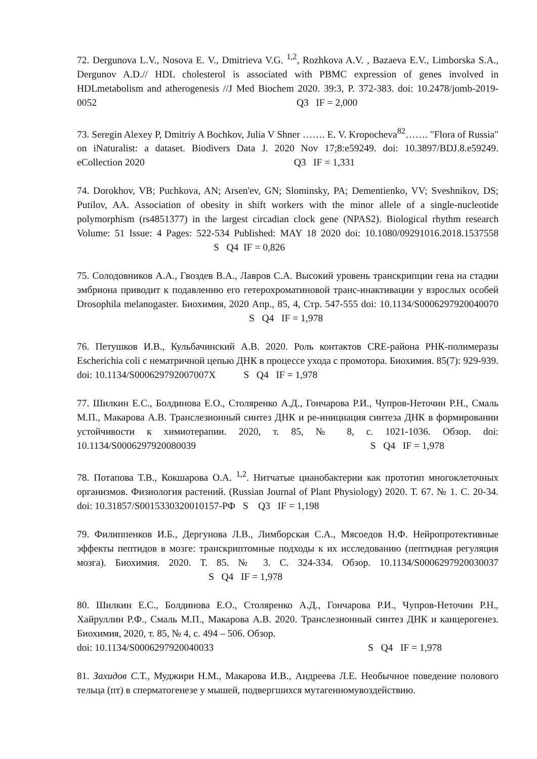72. Dergunova L.V., Nosova E. V., Dmitrieva V.G. <sup>1,2</sup>, Rozhkova A.V. , Bazaeva E.V., Limborska S.A., Dergunov A.D.// HDL cholesterol is associated with PBMC expression of genes involved in HDLmetabolism and atherogenesis //J Med Biochem 2020. 39:3, P. 372-383. doi: 10.2478/jomb-2019-0052 Q3 IF = 2,000
73. Seregin Alexey P, Dmitriy A Bochkov, Julia V Shner ……. E. V. Kropocheva<sup>82</sup>……. "Flora of Russia" on iNaturalist: a dataset. Biodivers Data J. 2020 Nov 17;8:e59249. doi: 10.3897/BDJ.8.e59249. eCollection 2020 Q3 IF = 1,331
74. Dorokhov, VB; Puchkova, AN; Arsen'ev, GN; Slominsky, PA; Dementienko, VV; Sveshnikov, DS; Putilov, AA. Association of obesity in shift workers with the minor allele of a single-nucleotide polymorphism (rs4851377) in the largest circadian clock gene (NPAS2). Biological rhythm research Volume: 51 Issue: 4 Pages: 522-534 Published: MAY 18 2020 doi: 10.1080/09291016.2018.1537558 S Q4 IF = 0,826
75. Солодовников А.А., Гвоздев В.А., Лавров С.А. Высокий уровень транскрипции гена на стадии эмбриона приводит к подавлению его гетерохроматиновой транс-инактивации у взрослых особей Drosophila melanogaster. Биохимия, 2020 Апр., 85, 4, Стр. 547-555 doi: 10.1134/S0006297920040070 S Q4 IF = 1,978
76. Петушков И.В., Кульбачинский А.В. 2020. Роль контактов CRE-района РНК-полимеразы Escherichia coli с нематричной цепью ДНК в процессе ухода с промотора. Биохимия. 85(7): 929-939. doi: 10.1134/S000629792007007X S Q4 IF = 1,978
77. Шилкин Е.С., Болдинова Е.О., Столяренко А.Д., Гончарова Р.И., Чупров-Неточин Р.Н., Смаль М.П., Макарова А.В. Транслезионный синтез ДНК и ре-инициация синтеза ДНК в формировании устойчивости к химиотерапии. 2020, т. 85, № 8, с. 1021-1036. Обзор. doi: 10.1134/S0006297920080039 S Q4 IF = 1,978
78. Потапова Т.В., Кокшарова О.А. <sup>1,2</sup>. Нитчатые цианобактерии как прототип многоклеточных организмов. Физиология растений. (Russian Journal of Plant Physiology) 2020. Т. 67. № 1. С. 20-34. doi: 10.31857/S0015330320010157-РФ S Q3 IF = 1,198
79. Филиппенков И.Б., Дергунова Л.В., Лимборская С.А., Мясоедов Н.Ф. Нейропротективные эффекты пептидов в мозге: транскриптомные подходы к их исследованию (пептидная регуляция мозга). Биохимия. 2020. Т. 85. № 3. С. 324-334. Обзор. 10.1134/S0006297920030037 S Q4 IF = 1,978
80. Шилкин Е.С., Болдинова Е.О., Столяренко А.Д., Гончарова Р.И., Чупров-Неточин Р.Н., Хайруллин Р.Ф., Смаль М.П., Макарова А.В. 2020. Транслезионный синтез ДНК и канцерогенез. Биохимия, 2020, т. 85, № 4, с. 494 – 506. Обзор.
doi: 10.1134/S0006297920040033 S Q4 IF = 1,978
81. Захидов С. Т., Муджири Н.М., Макарова И.В., Андреева Л.Е. Необычное поведение полового тельца (пт) в сперматогенезе у мышей, подвергшихся мутагенномувоздействию.